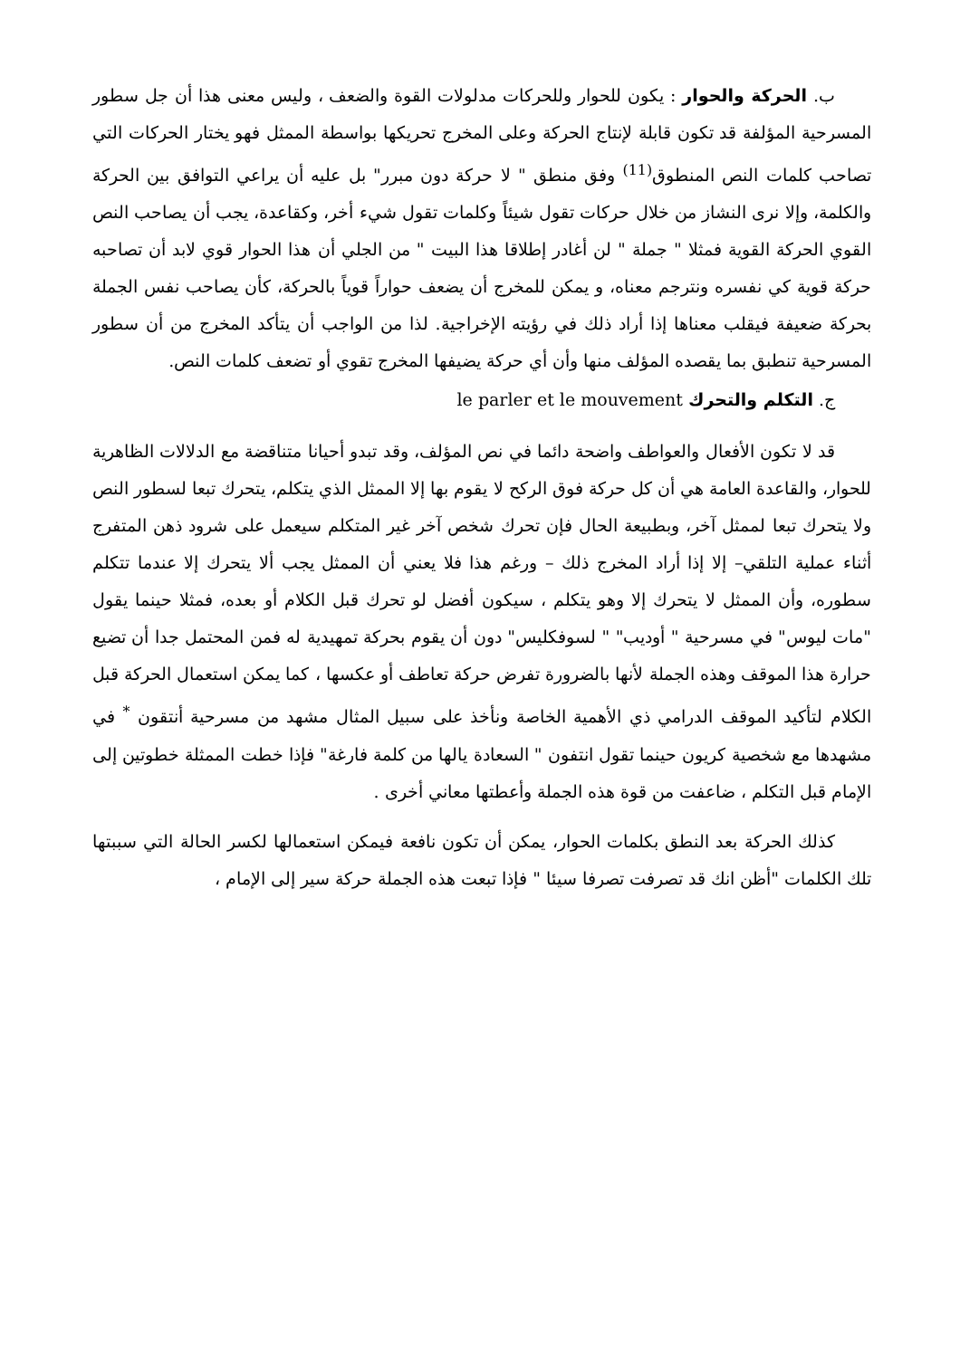ب. الحركة والحوار : يكون للحوار وللحركات مدلولات القوة والضعف ، وليس معنى هذا أن جل سطور المسرحية المؤلفة قد تكون قابلة لإنتاج الحركة وعلى المخرج تحريكها بواسطة الممثل فهو يختار الحركات التي تصاحب كلمات النص المنطوق<sup>(11)</sup> وفق منطق " لا حركة دون مبرر" بل عليه أن يراعي التوافق بين الحركة والكلمة، وإلا نرى النشاز من خلال حركات تقول شيئاً وكلمات تقول شيء أخر، وكقاعدة، يجب أن يصاحب النص القوي الحركة القوية فمثلا " جملة " لن أغادر إطلاقا هذا البيت " من الجلي أن هذا الحوار قوي لابد أن تصاحبه حركة قوية كي نفسره ونترجم معناه، و يمكن للمخرج أن يضعف حواراً قوياً بالحركة، كأن يصاحب نفس الجملة بحركة ضعيفة فيقلب معناها إذا أراد ذلك في رؤيته الإخراجية. لذا من الواجب أن يتأكد المخرج من أن سطور المسرحية تنطبق بما يقصده المؤلف منها وأن أي حركة يضيفها المخرج تقوي أو تضعف كلمات النص.
ج. التكلم والتحرك le parler et le mouvement
قد لا تكون الأفعال والعواطف واضحة دائما في نص المؤلف، وقد تبدو أحيانا متناقضة مع الدلالات الظاهرية للحوار، والقاعدة العامة هي أن كل حركة فوق الركح لا يقوم بها إلا الممثل الذي يتكلم، يتحرك تبعا لسطور النص ولا يتحرك تبعا لممثل آخر، وبطبيعة الحال فإن تحرك شخص آخر غير المتكلم سيعمل على شرود ذهن المتفرج أثناء عملية التلقي– إلا إذا أراد المخرج ذلك – ورغم هذا فلا يعني أن الممثل يجب ألا يتحرك إلا عندما تتكلم سطوره، وأن الممثل لا يتحرك إلا وهو يتكلم ، سيكون أفضل لو تحرك قبل الكلام أو بعده، فمثلا حينما يقول "مات ليوس" في مسرحية " أوديب" " لسوفكليس" دون أن يقوم بحركة تمهيدية له فمن المحتمل جدا أن تضيع حرارة هذا الموقف وهذه الجملة لأنها بالضرورة تفرض حركة تعاطف أو عكسها ، كما يمكن استعمال الحركة قبل الكلام لتأكيد الموقف الدرامي ذي الأهمية الخاصة ونأخذ على سبيل المثال مشهد من مسرحية أنتقون <sup>*</sup> في مشهدها مع شخصية كريون حينما تقول انتفون " السعادة يالها من كلمة فارغة" فإذا خطت الممثلة خطوتين إلى الإمام قبل التكلم ، ضاعفت من قوة هذه الجملة وأعطتها معاني أخرى .
كذلك الحركة بعد النطق بكلمات الحوار، يمكن أن تكون نافعة فيمكن استعمالها لكسر الحالة التي سببتها تلك الكلمات "أظن انك قد تصرفت تصرفا سيئا " فإذا تبعت هذه الجملة حركة سير إلى الإمام ،